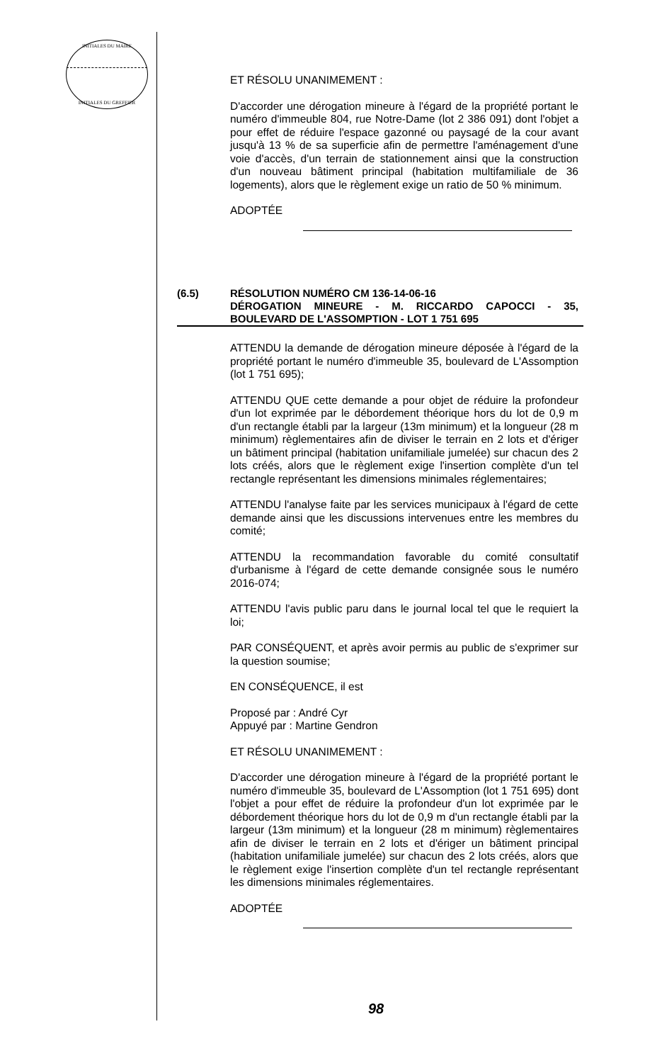INITIALES DU MAIRE
INITIALES DU GREFFIER
ET RÉSOLU UNANIMEMENT :
D'accorder une dérogation mineure à l'égard de la propriété portant le numéro d'immeuble 804, rue Notre-Dame (lot 2 386 091) dont l'objet a pour effet de réduire l'espace gazonné ou paysagé de la cour avant jusqu'à 13 % de sa superficie afin de permettre l'aménagement d'une voie d'accès, d'un terrain de stationnement ainsi que la construction d'un nouveau bâtiment principal (habitation multifamiliale de 36 logements), alors que le règlement exige un ratio de 50 % minimum.
ADOPTÉE
(6.5) RÉSOLUTION NUMÉRO CM 136-14-06-16
DÉROGATION MINEURE - M. RICCARDO CAPOCCI - 35, BOULEVARD DE L'ASSOMPTION - LOT 1 751 695
ATTENDU la demande de dérogation mineure déposée à l'égard de la propriété portant le numéro d'immeuble 35, boulevard de L'Assomption (lot 1 751 695);
ATTENDU QUE cette demande a pour objet de réduire la profondeur d'un lot exprimée par le débordement théorique hors du lot de 0,9 m d'un rectangle établi par la largeur (13m minimum) et la longueur (28 m minimum) règlementaires afin de diviser le terrain en 2 lots et d'ériger un bâtiment principal (habitation unifamiliale jumelée) sur chacun des 2 lots créés, alors que le règlement exige l'insertion complète d'un tel rectangle représentant les dimensions minimales réglementaires;
ATTENDU l'analyse faite par les services municipaux à l'égard de cette demande ainsi que les discussions intervenues entre les membres du comité;
ATTENDU la recommandation favorable du comité consultatif d'urbanisme à l'égard de cette demande consignée sous le numéro 2016-074;
ATTENDU l'avis public paru dans le journal local tel que le requiert la loi;
PAR CONSÉQUENT, et après avoir permis au public de s'exprimer sur la question soumise;
EN CONSÉQUENCE, il est
Proposé par : André Cyr
Appuyé par : Martine Gendron
ET RÉSOLU UNANIMEMENT :
D'accorder une dérogation mineure à l'égard de la propriété portant le numéro d'immeuble 35, boulevard de L'Assomption (lot 1 751 695) dont l'objet a pour effet de réduire la profondeur d'un lot exprimée par le débordement théorique hors du lot de 0,9 m d'un rectangle établi par la largeur (13m minimum) et la longueur (28 m minimum) règlementaires afin de diviser le terrain en 2 lots et d'ériger un bâtiment principal (habitation unifamiliale jumelée) sur chacun des 2 lots créés, alors que le règlement exige l'insertion complète d'un tel rectangle représentant les dimensions minimales réglementaires.
ADOPTÉE
98